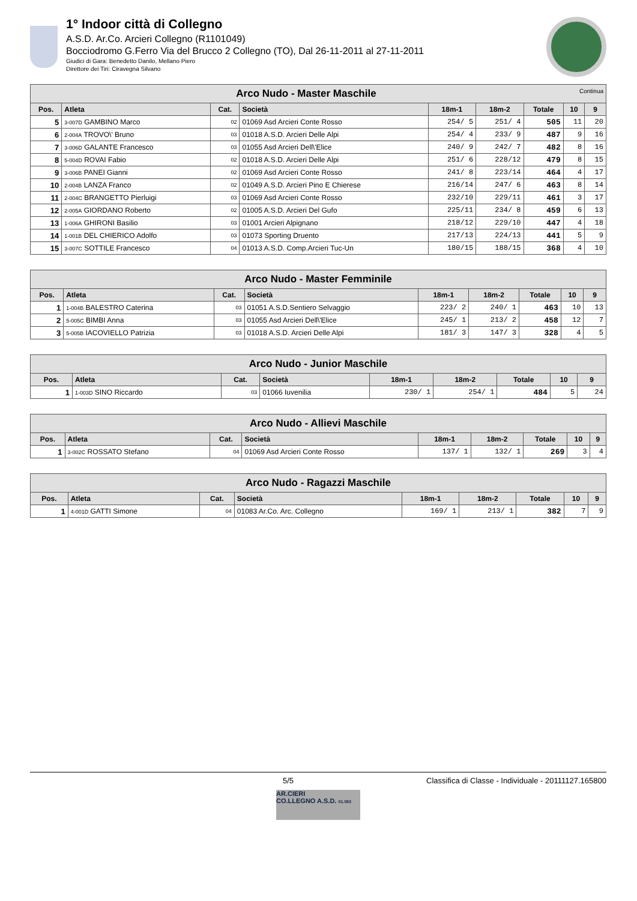1° Indoor città di Collegno
A.S.D. Ar.Co. Arcieri Collegno (R1101049)
Bocciodromo G.Ferro Via del Brucco 2 Collegno (TO), Dal 26-11-2011 al 27-11-2011
Giudici di Gara: Benedetto Danilo, Mellano Piero
Direttore dei Tiri: Ciravegna Silvano
| Arco Nudo - Master Maschile Continua | | | | | | | | |
| --- | --- | --- | --- | --- | --- | --- | --- | --- |
| Pos. | Atleta | Cat. | Società | 18m-1 | 18m-2 | Totale | 10 | 9 |
| 5 | 3-007D GAMBINO Marco | 02 | 01069 Asd Arcieri Conte Rosso | 254/ 5 | 251/ 4 | 505 | 11 | 20 |
| 6 | 2-004A TROVO\' Bruno | 03 | 01018 A.S.D. Arcieri Delle Alpi | 254/ 4 | 233/ 9 | 487 | 9 | 16 |
| 7 | 3-006D GALANTE Francesco | 03 | 01055 Asd Arcieri Dell\'Elice | 240/ 9 | 242/ 7 | 482 | 8 | 16 |
| 8 | 5-004D ROVAI Fabio | 02 | 01018 A.S.D. Arcieri Delle Alpi | 251/ 6 | 228/12 | 479 | 8 | 15 |
| 9 | 3-006B PANEI Gianni | 02 | 01069 Asd Arcieri Conte Rosso | 241/ 8 | 223/14 | 464 | 4 | 17 |
| 10 | 2-004B LANZA Franco | 02 | 01049 A.S.D. Arcieri Pino E Chierese | 216/14 | 247/ 6 | 463 | 8 | 14 |
| 11 | 2-004C BRANGETTO Pierluigi | 03 | 01069 Asd Arcieri Conte Rosso | 232/10 | 229/11 | 461 | 3 | 17 |
| 12 | 2-005A GIORDANO Roberto | 02 | 01005 A.S.D. Arcieri Del Gufo | 225/11 | 234/ 8 | 459 | 6 | 13 |
| 13 | 1-006A GHIRONI Basilio | 03 | 01001 Arcieri Alpignano | 218/12 | 229/10 | 447 | 4 | 18 |
| 14 | 1-001B DEL CHIERICO Adolfo | 03 | 01073 Sporting Druento | 217/13 | 224/13 | 441 | 5 | 9 |
| 15 | 3-007C SOTTILE Francesco | 04 | 01013 A.S.D. Comp.Arcieri Tuc-Un | 180/15 | 188/15 | 368 | 4 | 10 |
| Arco Nudo - Master Femminile | | | | | | | | |
| --- | --- | --- | --- | --- | --- | --- | --- | --- |
| Pos. | Atleta | Cat. | Società | 18m-1 | 18m-2 | Totale | 10 | 9 |
| 1 | 1-004B BALESTRO Caterina | 03 | 01051 A.S.D.Sentiero Selvaggio | 223/ 2 | 240/ 1 | 463 | 10 | 13 |
| 2 | 5-005C BIMBI Anna | 03 | 01055 Asd Arcieri Dell\'Elice | 245/ 1 | 213/ 2 | 458 | 12 | 7 |
| 3 | 5-005B IACOVIELLO Patrizia | 03 | 01018 A.S.D. Arcieri Delle Alpi | 181/ 3 | 147/ 3 | 328 | 4 | 5 |
| Arco Nudo - Junior Maschile | | | | | | | | |
| --- | --- | --- | --- | --- | --- | --- | --- | --- |
| Pos. | Atleta | Cat. | Società | 18m-1 | 18m-2 | Totale | 10 | 9 |
| 1 | 1-003D SINO Riccardo | 03 | 01066 Iuvenilia | 230/ 1 | 254/ 1 | 484 | 5 | 24 |
| Arco Nudo - Allievi Maschile | | | | | | | | |
| --- | --- | --- | --- | --- | --- | --- | --- | --- |
| Pos. | Atleta | Cat. | Società | 18m-1 | 18m-2 | Totale | 10 | 9 |
| 1 | 3-002C ROSSATO Stefano | 04 | 01069 Asd Arcieri Conte Rosso | 137/ 1 | 132/ 1 | 269 | 3 | 4 |
| Arco Nudo - Ragazzi Maschile | | | | | | | | |
| --- | --- | --- | --- | --- | --- | --- | --- | --- |
| Pos. | Atleta | Cat. | Società | 18m-1 | 18m-2 | Totale | 10 | 9 |
| 1 | 4-001D GATTI Simone | 04 | 01083 Ar.Co. Arc. Collegno | 169/ 1 | 213/ 1 | 382 | 7 | 9 |
5/5 Classifica di Classe - Individuale - 20111127.165800
AR.CIERI
CO.LLEGNO A.S.D. 01.083